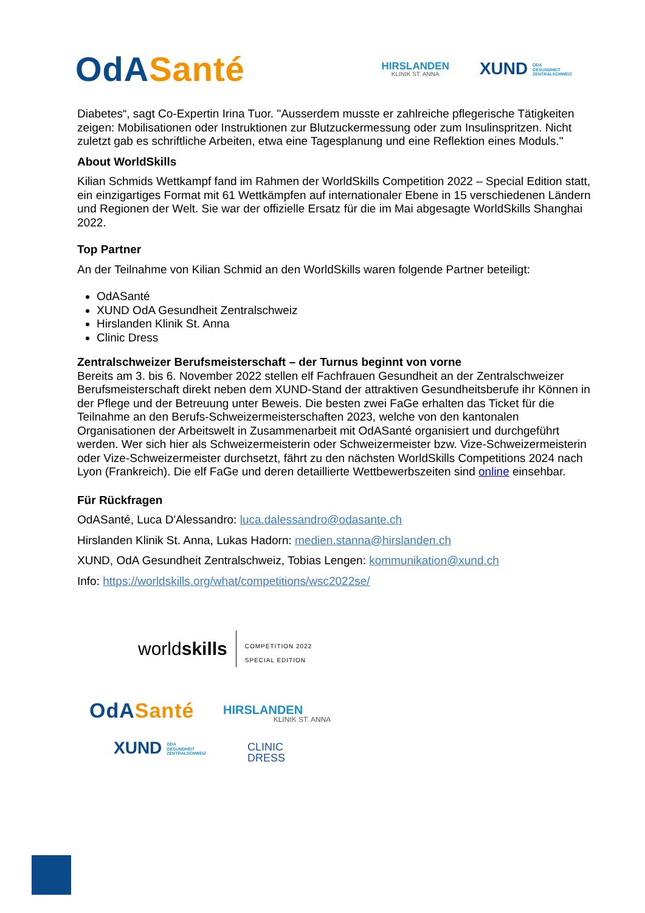OdA Santé
HIRSLANDEN
KLINIK ST. ANNA
XUND ODA
GESUNDHEIT
ZENTRALSCHWEIZ
Diabetes“, sagt Co-Expertin Irina Tuor. "Ausserdem musste er zahlreiche pflegerische Tätigkeiten zeigen: Mobilisationen oder Instruktionen zur Blutzuckermessung oder zum Insulinspritzen. Nicht zuletzt gab es schriftliche Arbeiten, etwa eine Tagesplanung und eine Reflektion eines Moduls."
About WorldSkills
Kilian Schmids Wettkampf fand im Rahmen der WorldSkills Competition 2022 – Special Edition statt, ein einzigartiges Format mit 61 Wettkämpfen auf internationaler Ebene in 15 verschiedenen Ländern und Regionen der Welt. Sie war der offizielle Ersatz für die im Mai abgesagte WorldSkills Shanghai 2022.
Top Partner
An der Teilnahme von Kilian Schmid an den WorldSkills waren folgende Partner beteiligt:
OdASanté
XUND OdA Gesundheit Zentralschweiz
Hirslanden Klinik St. Anna
Clinic Dress
Zentralschweizer Berufsmeisterschaft – der Turnus beginnt von vorne
Bereits am 3. bis 6. November 2022 stellen elf Fachfrauen Gesundheit an der Zentralschweizer Berufsmeisterschaft direkt neben dem XUND-Stand der attraktiven Gesundheitsberufe ihr Können in der Pflege und der Betreuung unter Beweis. Die besten zwei FaGe erhalten das Ticket für die Teilnahme an den Berufs-Schweizermeisterschaften 2023, welche von den kantonalen Organisationen der Arbeitswelt in Zusammenarbeit mit OdASanté organisiert und durchgeführt werden. Wer sich hier als Schweizermeisterin oder Schweizermeister bzw. Vize-Schweizermeisterin oder Vize-Schweizermeister durchsetzt, fährt zu den nächsten WorldSkills Competitions 2024 nach Lyon (Frankreich). Die elf FaGe und deren detaillierte Wettbewerbszeiten sind online einsehbar.
Für Rückfragen
OdASanté, Luca D'Alessandro: luca.dalessandro@odasante.ch
Hirslanden Klinik St. Anna, Lukas Hadorn: medien.stanna@hirslanden.ch
XUND, OdA Gesundheit Zentralschweiz, Tobias Lengen: kommunikation@xund.ch
Info: https://worldskills.org/what/competitions/wsc2022se/
worldskills
COMPETITION 2022
SPECIAL EDITION
OdA Santé
HIRSLANDEN
KLINIK ST. ANNA
XUND ODA
GESUNDHEIT
ZENTRALSCHWEIZ
CLINIC
DRESS